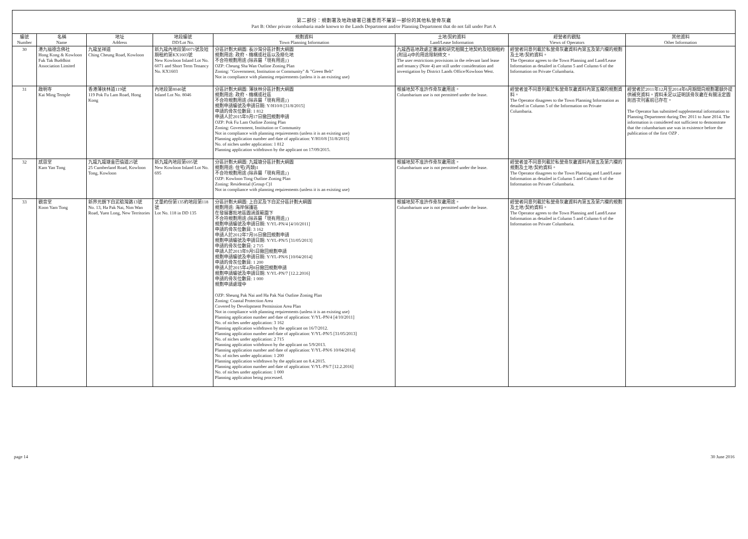第二部份：規劃署及地政總署已獲悉而不屬第一部份的其他私營骨灰龕
Part B: Other private columbaria made known to the Lands Department and/or Planning Department that do not fall under Part A
| 編號 Number | 名稱 Name | 地址 Address | 地段編號 DD/Lot No. | 規劃資料 Town Planning Information | 土地/契約資料 Land/Lease Information | 經營者的觀點 Views of Operators | 其他資料 Other Information |
| --- | --- | --- | --- | --- | --- | --- | --- |
| 30 | 港九福德念佛社 Hong Kong & Kowloon Fuk Tak Buddhist Association Limited | 九龍呈祥道 Ching Cheung Road, Kowloon | 新九龍內地段第6071號及短期租約第KX1603號 New Kowloon Inland Lot No. 6071 and Short Term Tenancy No. KX1603 | 分區計劃大綱圖: 長沙灣分區計劃大綱圖 規劃用途: 政府、機構或社區以及綠化地 不合符規劃用途 (除非屬「現有用途」) OZP: Cheung Sha Wan Outline Zoning Plan Zoning: "Government, Institution or Community" & "Green Belt" Not in compliance with planning requirements (unless it is an existing use) | 九龍西區地政處正審議和研究相關土地契約及短期租約(附註4)中的用途限制條文。 The user restrictions provisions in the relevant land lease and tenancy (Note 4) are still under consideration and investigation by District Lands Office/Kowloon West. | 經營者同意列載於私營骨灰龕資料內第五及第六欄的規劃及土地/契約資料。 The Operator agrees to the Town Planning and Land/Lease Information as detailed in Column 5 and Column 6 of the Information on Private Columbaria. | |
| 31 | 啟明寺 Kai Ming Temple | 香港薄扶林道119號 119 Pok Fu Lam Road, Hong Kong | 內地段第8046號 Inland Lot No. 8046 | 分區計劃大綱圖: 薄扶林分區計劃大綱圖 規劃用途: 政府、機構或社區 不合符規劃用途 (除非屬「現有用途」) 規劃申請編號及申請日期: Y/H10/8 [31/8/2015] 申請的骨灰位數目: 1 812 申請人於2015年9月17日撤回規劃申請 OZP: Pok Fu Lam Outline Zoning Plan Zoning: Government, Institution or Community Not in compliance with planning requirements (unless it is an existing use) Planning application number and date of application: Y/H10/8 [31/8/2015] No. of niches under application: 1 812 Planning application withdrawn by the applicant on 17/09/2015. | 根據地契不准許作骨灰龕用途。 Columbarium use is not permitted under the lease. | 經營者並不同意列載於私營骨灰龕資料內第五欄的規劃資料。 The Operator disagrees to the Town Planning Information as detailed in Column 5 of the Information on Private Columbaria. | 經營者於2011年12月至2014年6月期間向規劃署額外提供補充資料。資料未足以証明該骨灰龕在有關法定圖則首次刊憲前已存在。 The Operator has submitted supplemental information to Planning Department during Dec 2011 to June 2014. The information is considered not sufficient to demonstrate that the columbarium use was in existence before the publication of the first OZP . |
| 32 | 感恩堂 Kam Yan Tong | 九龍九龍塘金巴倫道25號 25 Cumberland Road, Kowloon Tong, Kowloon | 新九龍內地段第695號 New Kowloon Inland Lot No. 695 | 分區計劃大綱圖: 九龍塘分區計劃大綱圖 規劃用途: 住宅(丙類)1 不合符規劃用途 (除非屬「現有用途」) OZP: Kowloon Tong Outline Zoning Plan Zoning: Residential (Group C)1 Not in compliance with planning requirements (unless it is an existing use) | 根據地契不准許作骨灰龕用途。 Columbarium use is not permitted under the lease. | 經營者並不同意列載於私營骨灰龕資料內第五及第六欄的規劃及土地/契約資料。 The Operator disagrees to the Town Planning and Land/Lease Information as detailed in Column 5 and Column 6 of the Information on Private Columbaria. | |
| 33 | 觀音堂 Koon Yam Tong | 新界元朗下白泥稔灣路13號 No. 13, Ha Pak Nai, Nim Wan Road, Yuen Long, New Territories | 丈量約份第135約地段第118號 Lot No. 118 in DD 135 | 分區計劃大綱圖: 上白泥及下白泥分區計劃大綱圖 規劃用途: 海岸保護區 在發展審批地區圖涵蓋範圍下 不合符規劃用途 (除非屬「現有用途」) 規劃申請編號及申請日期: Y/YL-PN/4 [4/10/2011] 申請的骨灰位數目: 3 162 申請人於2012年7月16日撤回規劃申請 規劃申請編號及申請日期: Y/YL-PN/5 [31/05/2013] 申請的骨灰位數目: 2 715 申請人於2013年9月5日撤回規劃申請 規劃申請編號及申請日期: Y/YL-PN/6 [10/04/2014] 申請的骨灰位數目: 1 200 申請人於2015年4月8日撤回規劃申請 規劃申請編號及申請日期: Y/YL-PN/7 [12.2.2016] 申請的骨灰位數目: 1 000 規劃申請處理中 OZP: Sheung Pak Nai and Ha Pak Nai Outline Zoning Plan Zoning: Coastal Protection Area Covered by Development Permission Area Plan Not in compliance with planning requirements (unless it is an existing use) Planning application number and date of application: Y/YL-PN/4 [4/10/2011] No. of niches under application: 3 162 Planning application withdrawn by the applicant on 16/7/2012. Planning application number and date of application: Y/YL-PN/5 [31/05/2013] No. of niches under application: 2 715 Planning application withdrawn by the applicant on 5/9/2013. Planning application number and date of application: Y/YL-PN/6 10/04/2014] No. of niches under application: 1 200 Planning application withdrawn by the applicant on 8.4.2015. Planning application number and date of application: Y/YL-PS/7 [12.2.2016] No. of niches under application: 1 000 Planning applicaiton being processed. | 根據地契不准許作骨灰龕用途。 Columbarium use is not permitted under the lease. | 經營者同意列載於私營骨灰龕資料內第五及第六欄的規劃及土地/契約資料。 The Operator agrees to the Town Planning and Land/Lease Information as detailed in Column 5 and Column 6 of the Information on Private Columbaria. | |
page 14 30 June 2016